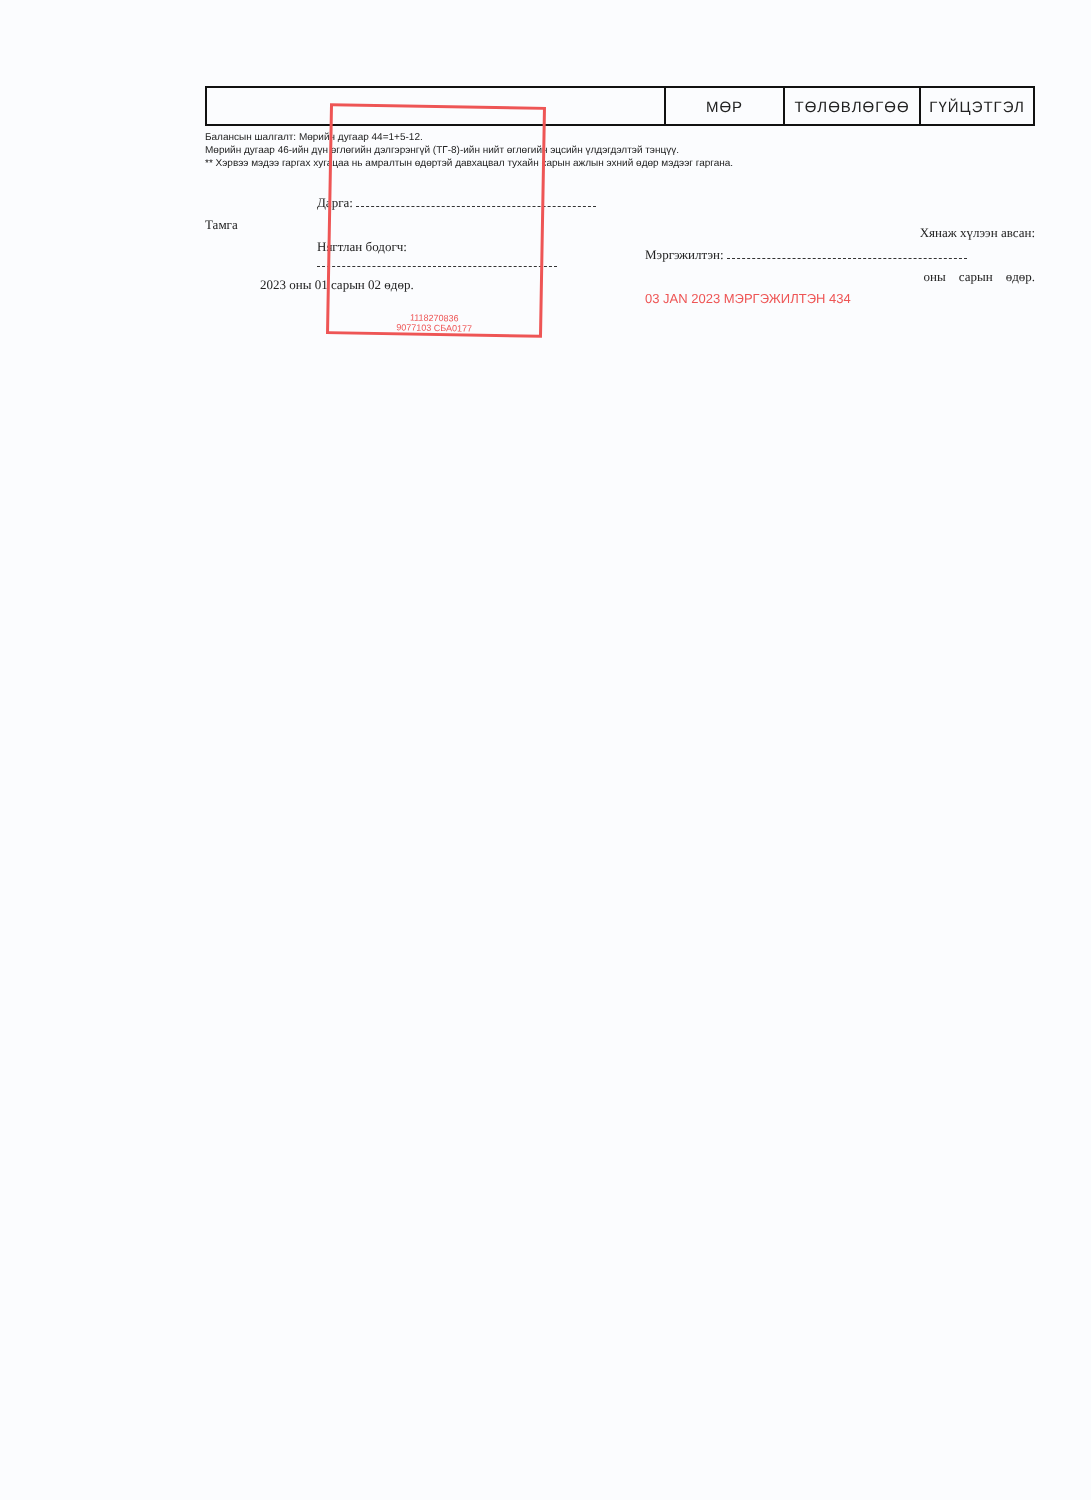| | МӨР | ТӨЛӨВЛӨГӨӨ | ГҮЙЦЭТГЭЛ |
Балансын шалгалт: Мөрийн дугаар 44=1+5-12.
Мөрийн дугаар 46-ийн дүн өглөгийн дэлгэрэнгүй (ТГ-8)-ийн нийт өглөгийн эцсийн үлдэгдэлтэй тэнцүү.
** Хэрвээ мэдээ гаргах хугацаа нь амралтын өдөртэй давхацвал тухайн сарын ажлын эхний өдөр мэдээг гаргана.
Дарга:
Тамга
Нягтлан бодогч:
2023 оны 01 сарын 02 өдөр.
Хянаж хүлээн авсан:
Мэргэжилтэн:
оны сарын өдөр.
03 JAN 2023 МЭРГЭЖИЛТЭН 434
1118270836
9077103 СБА0177